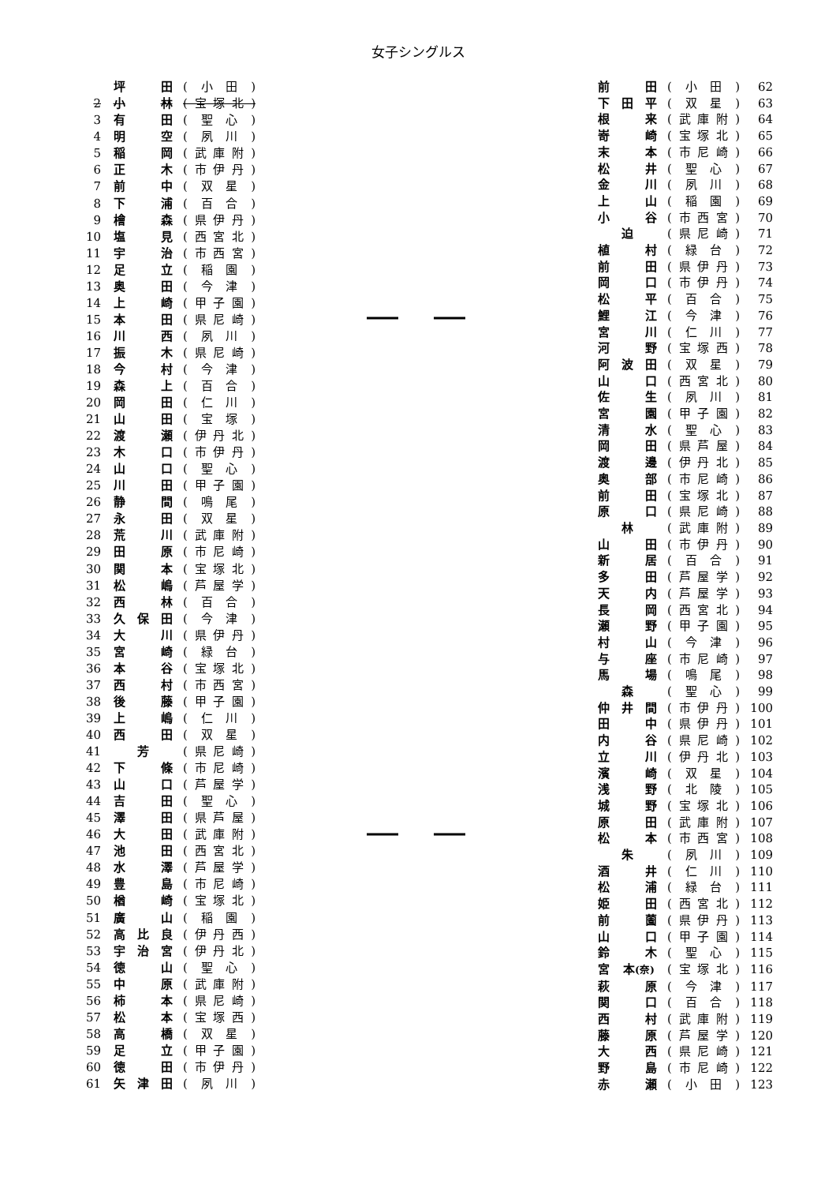女子シングルス
| | 坪 | | 田 | (小田) |
| 2 | 小 | | 林 | (宝塚北) |
| 3 | 有 | | 田 | (聖心) |
| 4 | 明 | | 空 | (夙川) |
| 5 | 稲 | | 岡 | (武庫附) |
| 6 | 正 | | 木 | (市伊丹) |
| 7 | 前 | | 中 | (双星) |
| 8 | 下 | | 浦 | (百合) |
| 9 | 檜 | | 森 | (県伊丹) |
| 10 | 塩 | | 見 | (西宮北) |
| 11 | 宇 | | 治 | (市西宮) |
| 12 | 足 | | 立 | (稲園) |
| 13 | 奥 | | 田 | (今津) |
| 14 | 上 | | 崎 | (甲子園) |
| 15 | 本 | | 田 | (県尼崎) |
| 16 | 川 | | 西 | (夙川) |
| 17 | 振 | | 木 | (県尼崎) |
| 18 | 今 | | 村 | (今津) |
| 19 | 森 | | 上 | (百合) |
| 20 | 岡 | | 田 | (仁川) |
| 21 | 山 | | 田 | (宝塚) |
| 22 | 渡 | | 瀬 | (伊丹北) |
| 23 | 木 | | 口 | (市伊丹) |
| 24 | 山 | | 口 | (聖心) |
| 25 | 川 | | 田 | (甲子園) |
| 26 | 静 | | 間 | (鳴尾) |
| 27 | 永 | | 田 | (双星) |
| 28 | 荒 | | 川 | (武庫附) |
| 29 | 田 | | 原 | (市尼崎) |
| 30 | 関 | | 本 | (宝塚北) |
| 31 | 松 | | 嶋 | (芦屋学) |
| 32 | 西 | | 林 | (百合) |
| 33 | 久 | 保 | 田 | (今津) |
| 34 | 大 | | 川 | (県伊丹) |
| 35 | 宮 | | 崎 | (緑台) |
| 36 | 本 | | 谷 | (宝塚北) |
| 37 | 西 | | 村 | (市西宮) |
| 38 | 後 | | 藤 | (甲子園) |
| 39 | 上 | | 嶋 | (仁川) |
| 40 | 西 | | 田 | (双星) |
| 41 | | 芳 | | (県尼崎) |
| 42 | 下 | | 條 | (市尼崎) |
| 43 | 山 | | 口 | (芦屋学) |
| 44 | 吉 | | 田 | (聖心) |
| 45 | 澤 | | 田 | (県芦屋) |
| 46 | 大 | | 田 | (武庫附) |
| 47 | 池 | | 田 | (西宮北) |
| 48 | 水 | | 澤 | (芦屋学) |
| 49 | 豊 | | 島 | (市尼崎) |
| 50 | 楢 | | 崎 | (宝塚北) |
| 51 | 廣 | | 山 | (稲園) |
| 52 | 高 | 比 | 良 | (伊丹西) |
| 53 | 宇 | 治 | 宮 | (伊丹北) |
| 54 | 徳 | | 山 | (聖心) |
| 55 | 中 | | 原 | (武庫附) |
| 56 | 柿 | | 本 | (県尼崎) |
| 57 | 松 | | 本 | (宝塚西) |
| 58 | 高 | | 橋 | (双星) |
| 59 | 足 | | 立 | (甲子園) |
| 60 | 徳 | | 田 | (市伊丹) |
| 61 | 矢 | 津 | 田 | (夙川) |
| 前 | | 田 | (小田) | 62 |
| 下 | 田 | 平 | (双星) | 63 |
| 根 | | 来 | (武庫附) | 64 |
| 嵜 | | 崎 | (宝塚北) | 65 |
| 末 | | 本 | (市尼崎) | 66 |
| 松 | | 井 | (聖心) | 67 |
| 金 | | 川 | (夙川) | 68 |
| 上 | | 山 | (稲園) | 69 |
| 小 | | 谷 | (市西宮) | 70 |
| | 迫 | | (県尼崎) | 71 |
| 植 | | 村 | (緑台) | 72 |
| 前 | | 田 | (県伊丹) | 73 |
| 岡 | | 口 | (市伊丹) | 74 |
| 松 | | 平 | (百合) | 75 |
| 鯉 | | 江 | (今津) | 76 |
| 宮 | | 川 | (仁川) | 77 |
| 河 | | 野 | (宝塚西) | 78 |
| 阿 | 波 | 田 | (双星) | 79 |
| 山 | | 口 | (西宮北) | 80 |
| 佐 | | 生 | (夙川) | 81 |
| 宮 | | 園 | (甲子園) | 82 |
| 清 | | 水 | (聖心) | 83 |
| 岡 | | 田 | (県芦屋) | 84 |
| 渡 | | 邊 | (伊丹北) | 85 |
| 奥 | | 部 | (市尼崎) | 86 |
| 前 | | 田 | (宝塚北) | 87 |
| 原 | | 口 | (県尼崎) | 88 |
| | 林 | | (武庫附) | 89 |
| 山 | | 田 | (市伊丹) | 90 |
| 新 | | 居 | (百合) | 91 |
| 多 | | 田 | (芦屋学) | 92 |
| 天 | | 内 | (芦屋学) | 93 |
| 長 | | 岡 | (西宮北) | 94 |
| 瀬 | | 野 | (甲子園) | 95 |
| 村 | | 山 | (今津) | 96 |
| 与 | | 座 | (市尼崎) | 97 |
| 馬 | | 場 | (鳴尾) | 98 |
| | 森 | | (聖心) | 99 |
| 仲 | 井 | 間 | (市伊丹) | 100 |
| 田 | | 中 | (県伊丹) | 101 |
| 内 | | 谷 | (県尼崎) | 102 |
| 立 | | 川 | (伊丹北) | 103 |
| 濱 | | 崎 | (双星) | 104 |
| 浅 | | 野 | (北陵) | 105 |
| 城 | | 野 | (宝塚北) | 106 |
| 原 | | 田 | (武庫附) | 107 |
| 松 | | 本 | (市西宮) | 108 |
| | 朱 | | (夙川) | 109 |
| 酒 | | 井 | (仁川) | 110 |
| 松 | | 浦 | (緑台) | 111 |
| 姫 | | 田 | (西宮北) | 112 |
| 前 | | 薗 | (県伊丹) | 113 |
| 山 | | 口 | (甲子園) | 114 |
| 鈴 | | 木 | (聖心) | 115 |
| 宮 | 本 (奈) | | (宝塚北) | 116 |
| 萩 | | 原 | (今津) | 117 |
| 関 | | 口 | (百合) | 118 |
| 西 | | 村 | (武庫附) | 119 |
| 藤 | | 原 | (芦屋学) | 120 |
| 大 | | 西 | (県尼崎) | 121 |
| 野 | | 島 | (市尼崎) | 122 |
| 赤 | | 瀬 | (小田) | 123 |